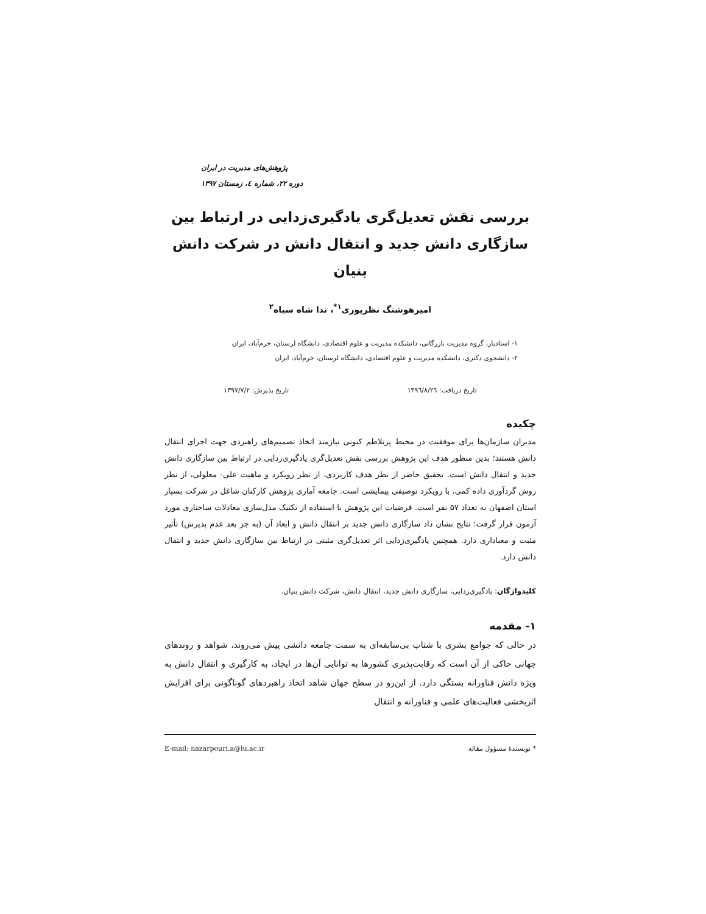پژوهش‌های مدیریت در ایران
دوره ۲۲، شماره ٤، زمستان ۱۳۹۷
بررسی نقش تعدیل‌گری یادگیری‌زدایی در ارتباط بین
سازگاری دانش جدید و انتقال دانش در شرکت دانش بنیان
امیرهوشنگ نظرپوری<sup>۱*</sup>، ندا شاه سیاه<sup>۲</sup>
۱- استادیار، گروه مدیریت بازرگانی، دانشکده مدیریت و علوم اقتصادی، دانشگاه لرستان، خرم‌آباد، ایران
۲- دانشجوی دکتری، دانشکده مدیریت و علوم اقتصادی، دانشگاه لرستان، خرم‌آباد، ایران
تاریخ دریافت: ۱۳۹٦/۸/۲٦ تاریخ پذیرش: ۱۳۹۷/۷/۲
چکیده
مدیران سازمان‌ها برای موفقیت در محیط پرتلاطم کنونی نیازمند اتخاذ تصمیم‌های راهبردی جهت اجرای انتقال دانش هستند؛ بدین منظور هدف این پژوهش بررسی نقش تعدیل‌گری یادگیری‌زدایی در ارتباط بین سازگاری دانش جدید و انتقال دانش است. تحقیق حاضر از نظر هدف کاربردی، از نظر رویکرد و ماهیت علی- معلولی، از نظر روش گردآوری داده کمی، با رویکرد توصیفی پیمایشی است. جامعه آماری پژوهش کارکنان شاغل در شرکت بسپار استان اصفهان به تعداد ۵۷ نفر است. فرضیات این پژوهش با استفاده از تکنیک مدل‌سازی معادلات ساختاری مورد آزمون قرار گرفت؛ نتایج نشان داد سازگاری دانش جدید بر انتقال دانش و ابعاد آن (به جز بعد عدم پذیرش) تأثیر مثبت و معناداری دارد. همچنین یادگیری‌زدایی اثر تعدیل‌گری مثبتی در ارتباط بین سازگاری دانش جدید و انتقال دانش دارد.
کلیدواژگان: یادگیری‌زدایی، سازگاری دانش جدید، انتقال دانش، شرکت دانش بنیان.
۱- مقدمه
در حالی که جوامع بشری با شتاب بی‌سابقه‌ای به سمت جامعه دانشی پیش می‌روند، شواهد و روندهای جهانی حاکی از آن است که رقابت‌پذیری کشورها به توانایی آن‌ها در ایجاد، به کارگیری و انتقال دانش به ویژه دانش فناورانه بستگی دارد. از این‌رو در سطح جهان شاهد اتخاذ راهبردهای گوناگونی برای افزایش اثربخشی فعالیت‌های علمی و فناورانه و انتقال
* نویسندهٔ مسؤول مقاله E-mail: nazarpouri.a@lu.ac.ir